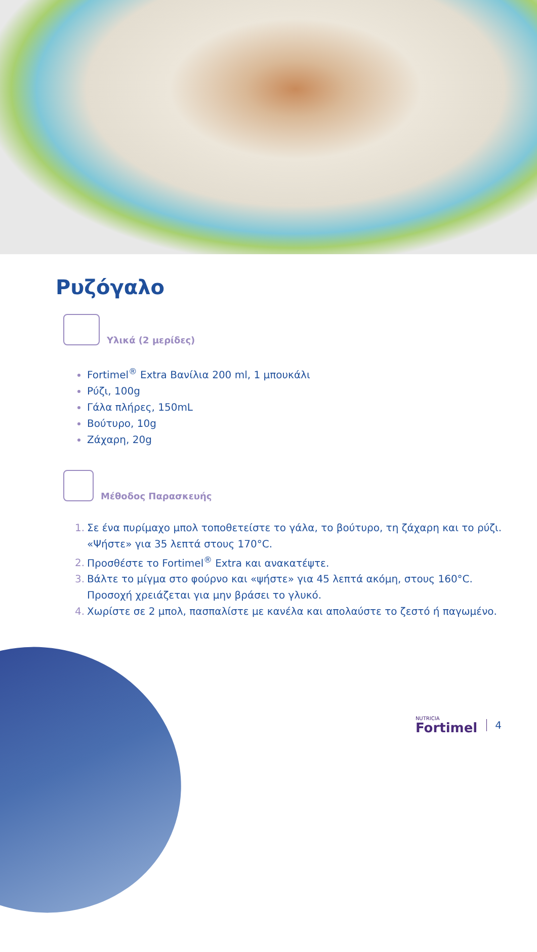Ρυζόγαλο
Υλικά (2 μερίδες)
Fortimel<sup>®</sup> Extra Βανίλια 200 ml, 1 μπουκάλι
Ρύζι, 100g
Γάλα πλήρες, 150mL
Βούτυρο, 10g
Ζάχαρη, 20g
Μέθοδος Παρασκευής
1. Σε ένα πυρίμαχο μπολ τοποθετείστε το γάλα, το βούτυρο, τη ζάχαρη και το ρύζι.
«Ψήστε» για 35 λεπτά στους 170°C.
2. Προσθέστε το Fortimel<sup>®</sup> Extra και ανακατέψτε.
3. Βάλτε το μίγμα στο φούρνο και «ψήστε» για 45 λεπτά ακόμη, στους 160°C.
Προσοχή χρειάζεται για μην βράσει το γλυκό.
4. Χωρίστε σε 2 μπολ, πασπαλίστε με κανέλα και απολαύστε το ζεστό ή παγωμένο.
NUTRICIA
Fortimel
4